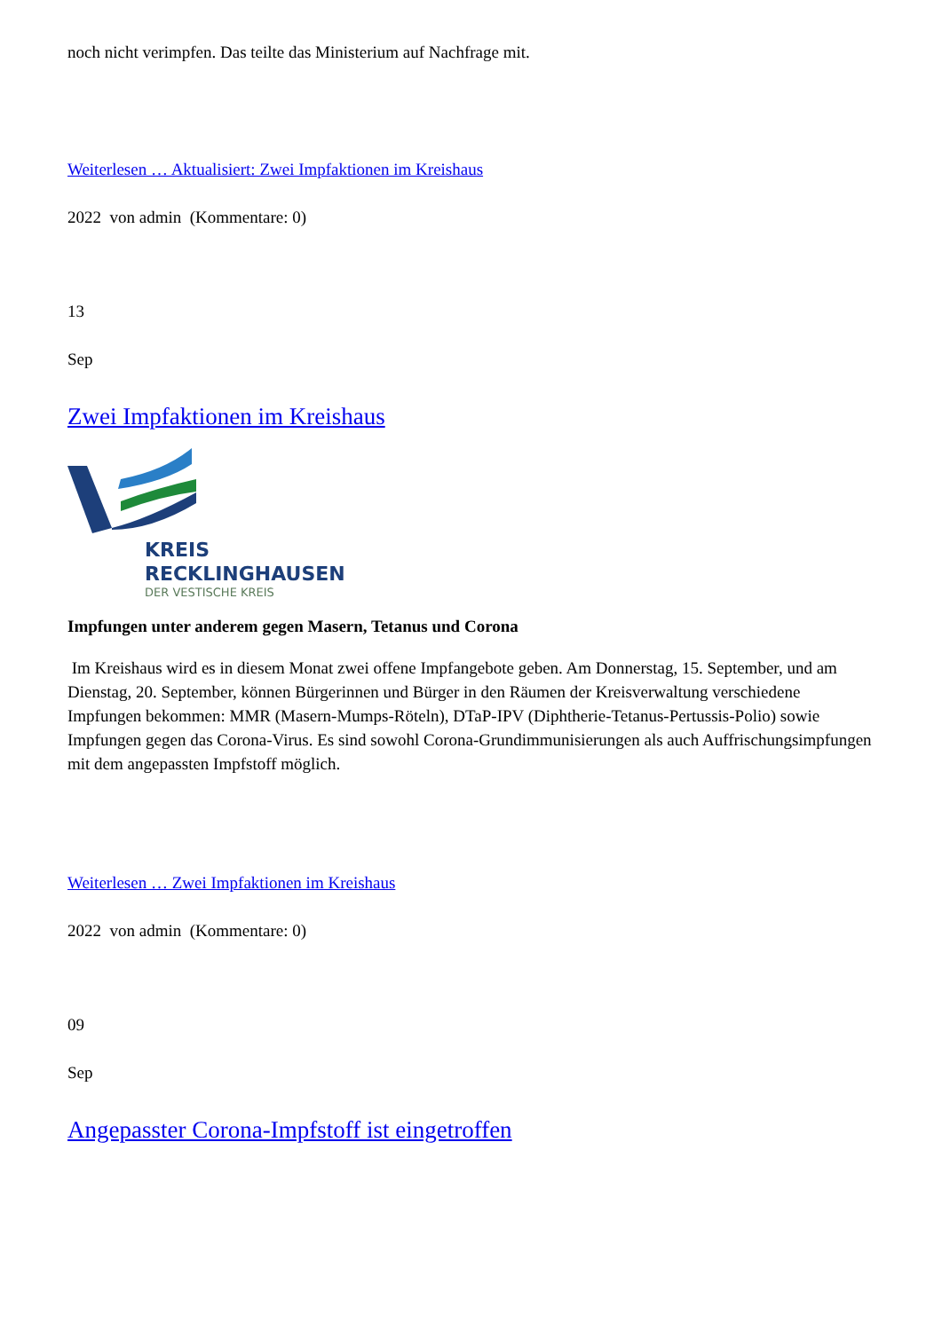noch nicht verimpfen. Das teilte das Ministerium auf Nachfrage mit.
Weiterlesen … Aktualisiert: Zwei Impfaktionen im Kreishaus
2022 von admin (Kommentare: 0)
13
Sep
Zwei Impfaktionen im Kreishaus
KREIS
RECKLINGHAUSEN
DER VESTISCHE KREIS
Impfungen unter anderem gegen Masern, Tetanus und Corona
Im Kreishaus wird es in diesem Monat zwei offene Impfangebote geben. Am Donnerstag, 15. September, und am Dienstag, 20. September, können Bürgerinnen und Bürger in den Räumen der Kreisverwaltung verschiedene Impfungen bekommen: MMR (Masern-Mumps-Röteln), DTaP-IPV (Diphtherie-Tetanus-Pertussis-Polio) sowie Impfungen gegen das Corona-Virus. Es sind sowohl Corona-Grundimmunisierungen als auch Auffrischungsimpfungen mit dem angepassten Impfstoff möglich.
Weiterlesen … Zwei Impfaktionen im Kreishaus
2022 von admin (Kommentare: 0)
09
Sep
Angepasster Corona-Impfstoff ist eingetroffen